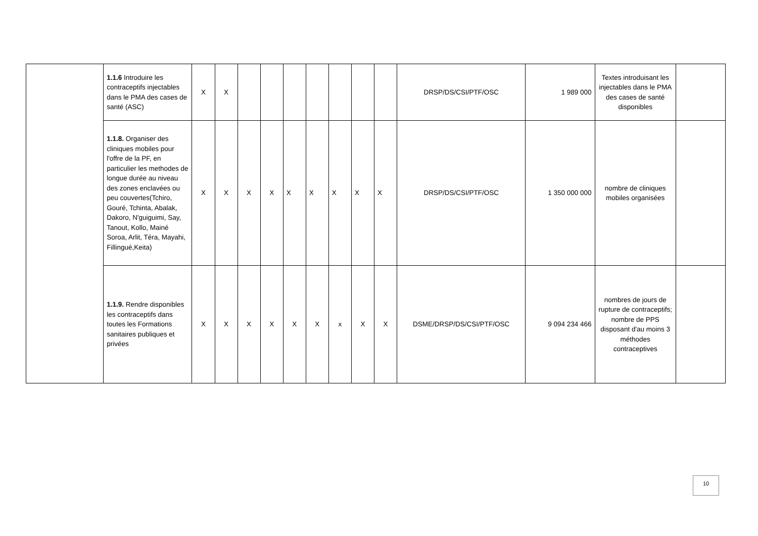| | 1.1.6 Introduire les contraceptifs injectables dans le PMA des cases de santé (ASC) | X | X | | | | | | | | DRSP/DS/CSI/PTF/OSC | 1 989 000 | Textes introduisant les injectables dans le PMA des cases de santé disponibles | |
| | 1.1.8. Organiser des cliniques mobiles pour l'offre de la PF, en particulier les methodes de longue durée au niveau des zones enclavées ou peu couvertes(Tchiro, Gouré, Tchinta, Abalak, Dakoro, N'guiguimi, Say, Tanout, Kollo, Mainé Soroa, Arlit, Téra, Mayahi, Fillingué,Keita) | X | X | X | X | X | X | X | X | X | DRSP/DS/CSI/PTF/OSC | 1 350 000 000 | nombre de cliniques mobiles organisées | |
| | 1.1.9. Rendre disponibles les contraceptifs dans toutes les Formations sanitaires publiques et privées | X | X | X | X | X | X | x | X | X | DSME/DRSP/DS/CSI/PTF/OSC | 9 094 234 466 | nombres de jours de rupture de contraceptifs; nombre de PPS disposant d'au moins 3 méthodes contraceptives | |
10